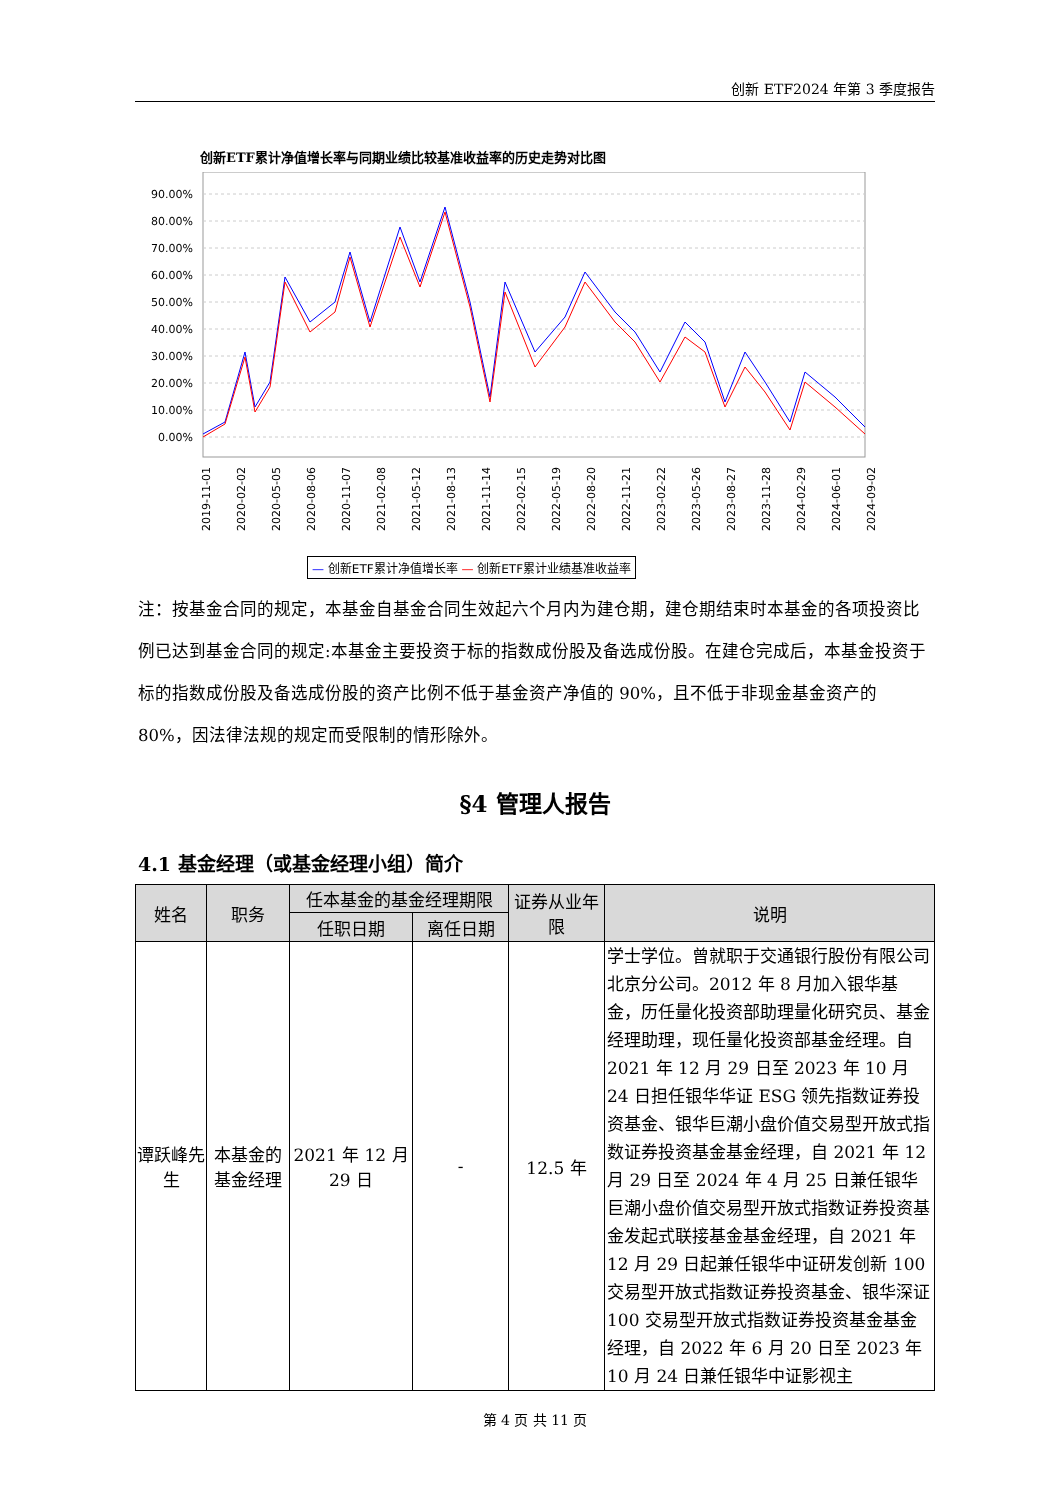创新 ETF2024 年第 3 季度报告
创新ETF累计净值增长率与同期业绩比较基准收益率的历史走势对比图
90.00%
80.00%
70.00%
60.00%
50.00%
40.00%
30.00%
20.00%
10.00%
0.00%
2019-11-01
2020-02-02
2020-05-05
2020-08-06
2020-11-07
2021-02-08
2021-05-12
2021-08-13
2021-11-14
2022-02-15
2022-05-19
2022-08-20
2022-11-21
2023-02-22
2023-05-26
2023-08-27
2023-11-28
2024-02-29
2024-06-01
2024-09-02
— 创新ETF累计净值增长率 — 创新ETF累计业绩基准收益率
注：按基金合同的规定，本基金自基金合同生效起六个月内为建仓期，建仓期结束时本基金的各项投资比例已达到基金合同的规定:本基金主要投资于标的指数成份股及备选成份股。在建仓完成后，本基金投资于标的指数成份股及备选成份股的资产比例不低于基金资产净值的 90%，且不低于非现金基金资产的 80%，因法律法规的规定而受限制的情形除外。
§4 管理人报告
4.1 基金经理（或基金经理小组）简介
| 姓名 | 职务 | 任本基金的基金经理期限 | | 证券从业年限 | 说明 |
| --- | --- | --- | --- | --- | --- |
| | | 任职日期 | 离任日期 | | |
| 谭跃峰先生 | 本基金的基金经理 | 2021 年 12 月 29 日 | - | 12.5 年 | 学士学位。曾就职于交通银行股份有限公司北京分公司。2012 年 8 月加入银华基金，历任量化投资部助理量化研究员、基金经理助理，现任量化投资部基金经理。自 2021 年 12 月 29 日至 2023 年 10 月 24 日担任银华华证 ESG 领先指数证券投资基金、银华巨潮小盘价值交易型开放式指数证券投资基金基金经理，自 2021 年 12 月 29 日至 2024 年 4 月 25 日兼任银华巨潮小盘价值交易型开放式指数证券投资基金发起式联接基金基金经理，自 2021 年 12 月 29 日起兼任银华中证研发创新 100 交易型开放式指数证券投资基金、银华深证 100 交易型开放式指数证券投资基金基金经理，自 2022 年 6 月 20 日至 2023 年 10 月 24 日兼任银华中证影视主 |
第 4 页 共 11 页